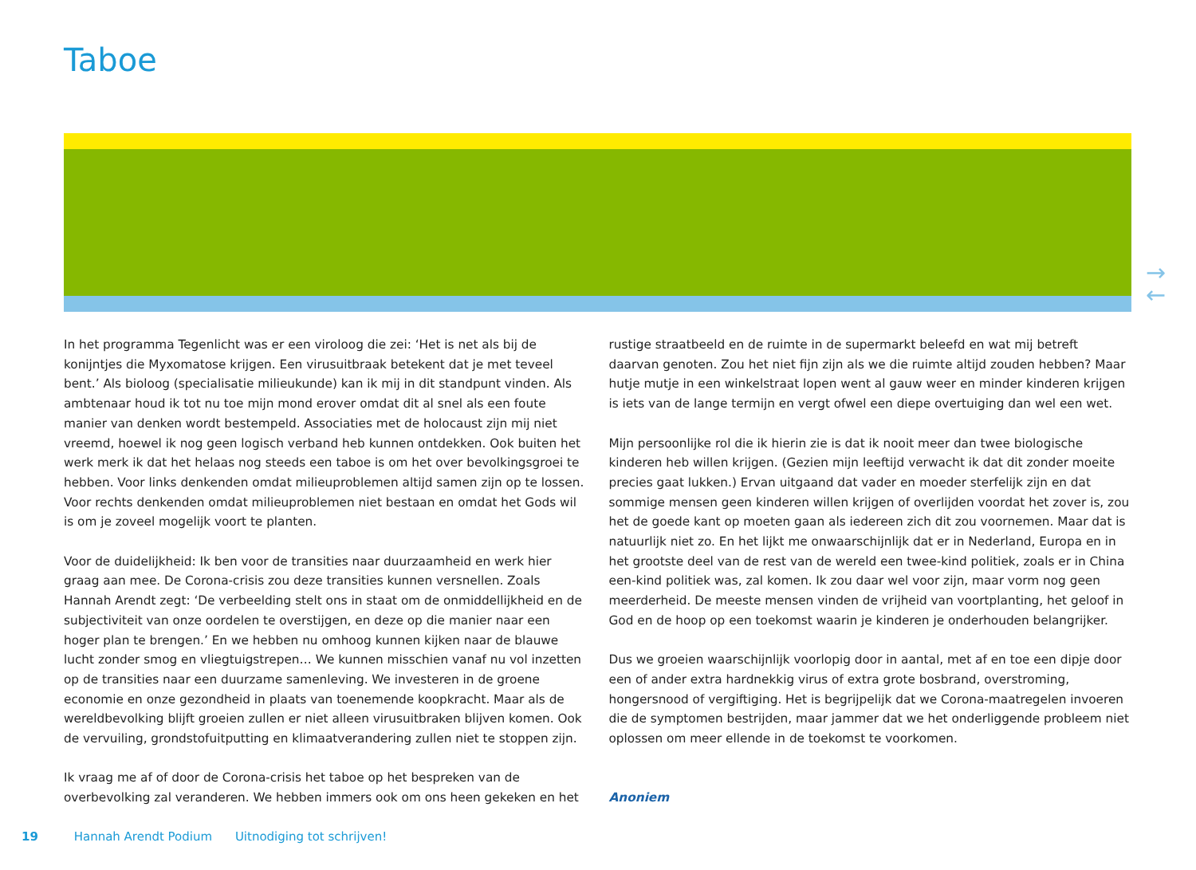Taboe
→
←
In het programma Tegenlicht was er een viroloog die zei: ‘Het is net als bij de konijntjes die Myxomatose krijgen. Een virusuitbraak betekent dat je met teveel bent.’ Als bioloog (specialisatie milieukunde) kan ik mij in dit standpunt vinden. Als ambtenaar houd ik tot nu toe mijn mond erover omdat dit al snel als een foute manier van denken wordt bestempeld. Associaties met de holocaust zijn mij niet vreemd, hoewel ik nog geen logisch verband heb kunnen ontdekken. Ook buiten het werk merk ik dat het helaas nog steeds een taboe is om het over bevolkingsgroei te hebben. Voor links denkenden omdat milieuproblemen altijd samen zijn op te lossen. Voor rechts denkenden omdat milieuproblemen niet bestaan en omdat het Gods wil is om je zoveel mogelijk voort te planten.
Voor de duidelijkheid: Ik ben voor de transities naar duurzaamheid en werk hier graag aan mee. De Corona-crisis zou deze transities kunnen versnellen. Zoals Hannah Arendt zegt: ‘De verbeelding stelt ons in staat om de onmiddellijkheid en de subjectiviteit van onze oordelen te overstijgen, en deze op die manier naar een hoger plan te brengen.’ En we hebben nu omhoog kunnen kijken naar de blauwe lucht zonder smog en vliegtuigstrepen… We kunnen misschien vanaf nu vol inzetten op de transities naar een duurzame samenleving. We investeren in de groene economie en onze gezondheid in plaats van toenemende koopkracht. Maar als de wereldbevolking blijft groeien zullen er niet alleen virusuitbraken blijven komen. Ook de vervuiling, grondstofuitputting en klimaatverandering zullen niet te stoppen zijn.
Ik vraag me af of door de Corona-crisis het taboe op het bespreken van de overbevolking zal veranderen. We hebben immers ook om ons heen gekeken en het
rustige straatbeeld en de ruimte in de supermarkt beleefd en wat mij betreft daarvan genoten. Zou het niet fijn zijn als we die ruimte altijd zouden hebben? Maar hutje mutje in een winkelstraat lopen went al gauw weer en minder kinderen krijgen is iets van de lange termijn en vergt ofwel een diepe overtuiging dan wel een wet.
Mijn persoonlijke rol die ik hierin zie is dat ik nooit meer dan twee biologische kinderen heb willen krijgen. (Gezien mijn leeftijd verwacht ik dat dit zonder moeite precies gaat lukken.) Ervan uitgaand dat vader en moeder sterfelijk zijn en dat sommige mensen geen kinderen willen krijgen of overlijden voordat het zover is, zou het de goede kant op moeten gaan als iedereen zich dit zou voornemen. Maar dat is natuurlijk niet zo. En het lijkt me onwaarschijnlijk dat er in Nederland, Europa en in het grootste deel van de rest van de wereld een twee-kind politiek, zoals er in China een-kind politiek was, zal komen. Ik zou daar wel voor zijn, maar vorm nog geen meerderheid. De meeste mensen vinden de vrijheid van voortplanting, het geloof in God en de hoop op een toekomst waarin je kinderen je onderhouden belangrijker.
Dus we groeien waarschijnlijk voorlopig door in aantal, met af en toe een dipje door een of ander extra hardnekkig virus of extra grote bosbrand, overstroming, hongersnood of vergiftiging. Het is begrijpelijk dat we Corona-maatregelen invoeren die de symptomen bestrijden, maar jammer dat we het onderliggende probleem niet oplossen om meer ellende in de toekomst te voorkomen.
Anoniem
19 Hannah Arendt Podium Uitnodiging tot schrijven!